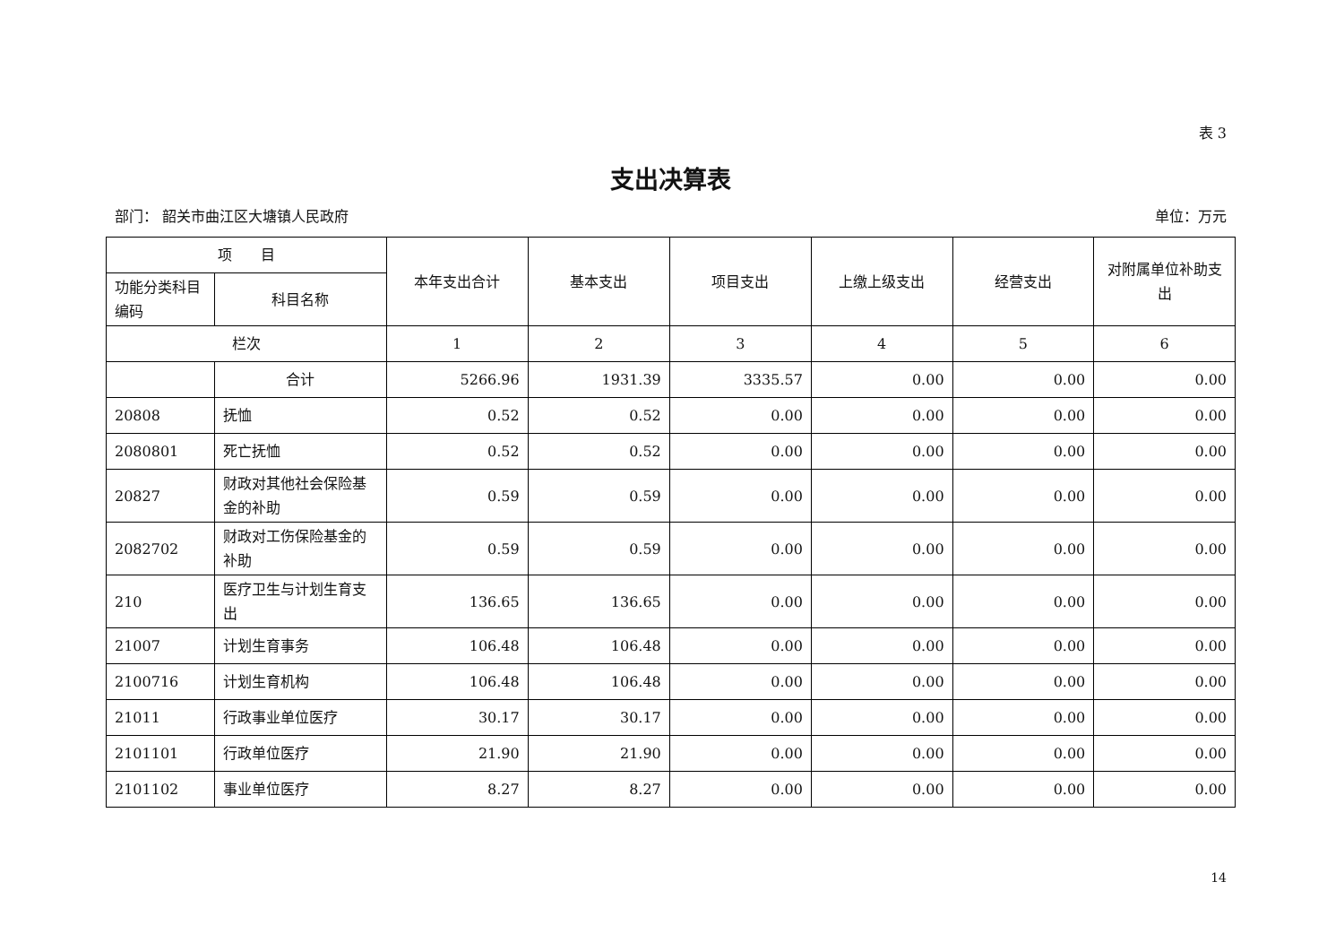表 3
支出决算表
部门： 韶关市曲江区大塘镇人民政府 单位：万元
| 项 目 | | 本年支出合计 | 基本支出 | 项目支出 | 上缴上级支出 | 经营支出 | 对附属单位补助支出 |
| --- | --- | --- | --- | --- | --- | --- | --- |
| 功能分类科目编码 | 科目名称 | | | | | | |
| 栏次 | | 1 | 2 | 3 | 4 | 5 | 6 |
| | 合计 | 5266.96 | 1931.39 | 3335.57 | 0.00 | 0.00 | 0.00 |
| 20808 | 抚恤 | 0.52 | 0.52 | 0.00 | 0.00 | 0.00 | 0.00 |
| 2080801 | 死亡抚恤 | 0.52 | 0.52 | 0.00 | 0.00 | 0.00 | 0.00 |
| 20827 | 财政对其他社会保险基金的补助 | 0.59 | 0.59 | 0.00 | 0.00 | 0.00 | 0.00 |
| 2082702 | 财政对工伤保险基金的补助 | 0.59 | 0.59 | 0.00 | 0.00 | 0.00 | 0.00 |
| 210 | 医疗卫生与计划生育支出 | 136.65 | 136.65 | 0.00 | 0.00 | 0.00 | 0.00 |
| 21007 | 计划生育事务 | 106.48 | 106.48 | 0.00 | 0.00 | 0.00 | 0.00 |
| 2100716 | 计划生育机构 | 106.48 | 106.48 | 0.00 | 0.00 | 0.00 | 0.00 |
| 21011 | 行政事业单位医疗 | 30.17 | 30.17 | 0.00 | 0.00 | 0.00 | 0.00 |
| 2101101 | 行政单位医疗 | 21.90 | 21.90 | 0.00 | 0.00 | 0.00 | 0.00 |
| 2101102 | 事业单位医疗 | 8.27 | 8.27 | 0.00 | 0.00 | 0.00 | 0.00 |
14